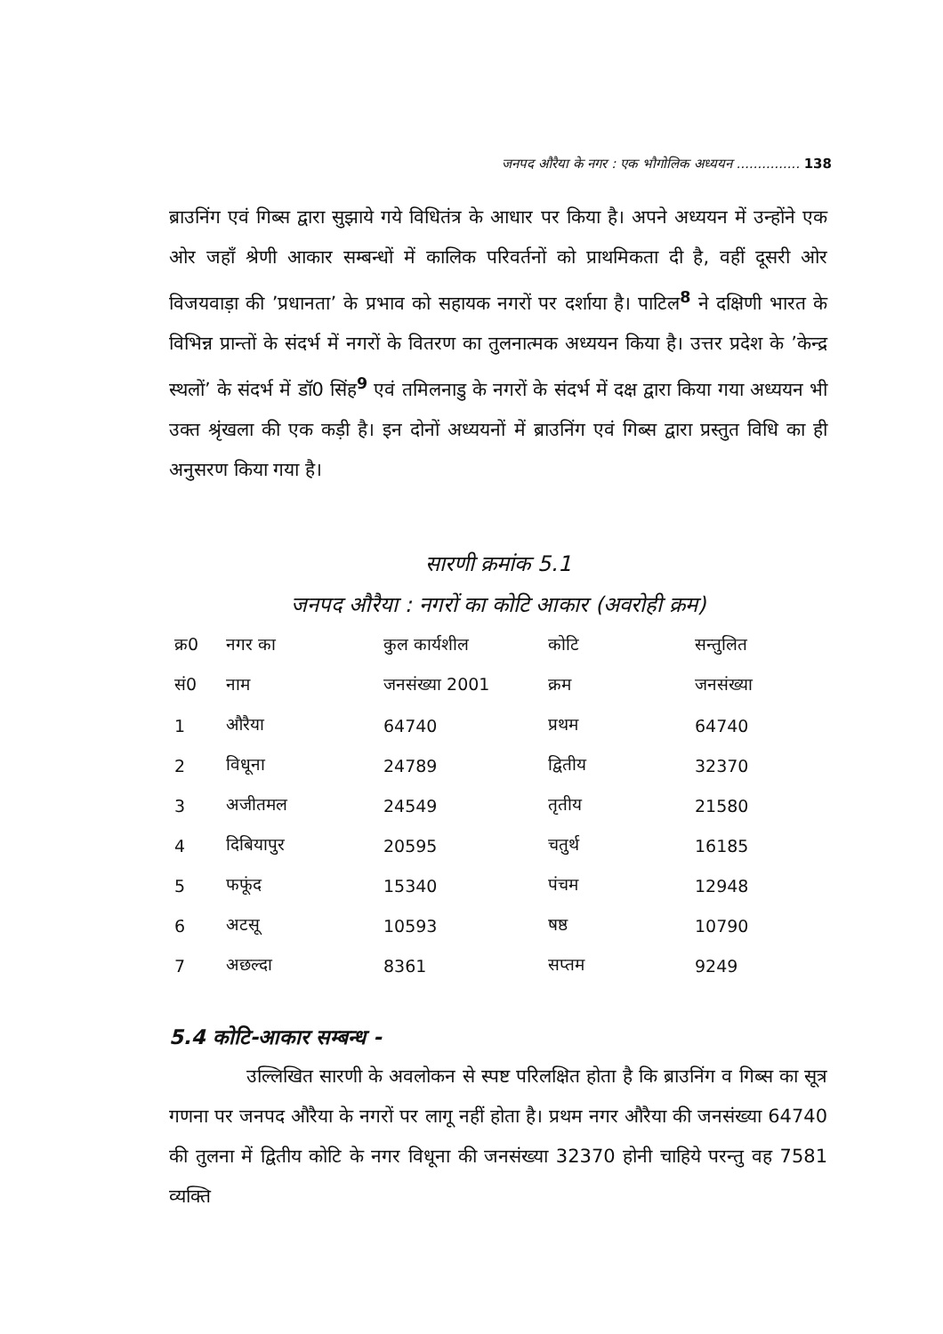जनपद औरैया के नगर : एक भौगोलिक अध्ययन ............... 138
ब्राउनिंग एवं गिब्स द्वारा सुझाये गये विधितंत्र के आधार पर किया है। अपने अध्ययन में उन्होंने एक ओर जहाँ श्रेणी आकार सम्बन्धों में कालिक परिवर्तनों को प्राथमिकता दी है, वहीं दूसरी ओर विजयवाड़ा की ’प्रधानता’ के प्रभाव को सहायक नगरों पर दर्शाया है। पाटिल<sup>8</sup> ने दक्षिणी भारत के विभिन्न प्रान्तों के संदर्भ में नगरों के वितरण का तुलनात्मक अध्ययन किया है। उत्तर प्रदेश के ’केन्द्र स्थलों’ के संदर्भ में डॉ0 सिंह<sup>9</sup> एवं तमिलनाडु के नगरों के संदर्भ में दक्ष द्वारा किया गया अध्ययन भी उक्त श्रृंखला की एक कड़ी है। इन दोनों अध्ययनों में ब्राउनिंग एवं गिब्स द्वारा प्रस्तुत विधि का ही अनुसरण किया गया है।
सारणी क्रमांक 5.1
जनपद औरैया : नगरों का कोटि आकार (अवरोही क्रम)
| क्र0 | नगर का | कुल कार्यशील | कोटि | सन्तुलित |
| सं0 | नाम | जनसंख्या 2001 | क्रम | जनसंख्या |
| 1 | औरैया | 64740 | प्रथम | 64740 |
| 2 | विधूना | 24789 | द्वितीय | 32370 |
| 3 | अजीतमल | 24549 | तृतीय | 21580 |
| 4 | दिबियापुर | 20595 | चतुर्थ | 16185 |
| 5 | फफूंद | 15340 | पंचम | 12948 |
| 6 | अटसू | 10593 | षष्ठ | 10790 |
| 7 | अछल्दा | 8361 | सप्तम | 9249 |
5.4 कोटि-आकार सम्बन्ध -
उल्लिखित सारणी के अवलोकन से स्पष्ट परिलक्षित होता है कि ब्राउनिंग व गिब्स का सूत्र गणना पर जनपद औरैया के नगरों पर लागू नहीं होता है। प्रथम नगर औरैया की जनसंख्या 64740 की तुलना में द्वितीय कोटि के नगर विधूना की जनसंख्या 32370 होनी चाहिये परन्तु वह 7581 व्यक्ति